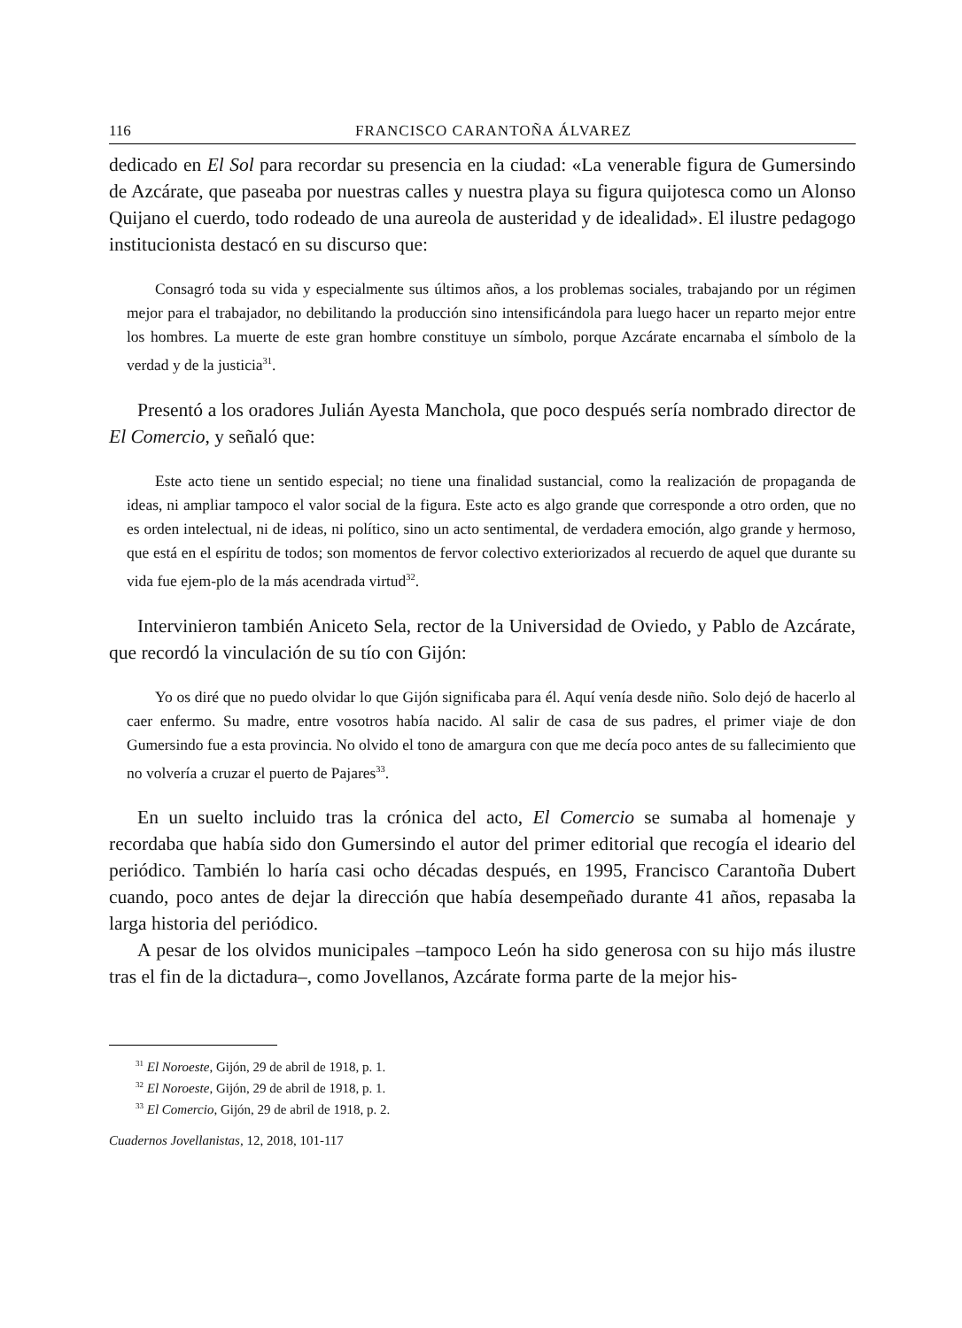116 FRANCISCO CARANTOÑA ÁLVAREZ
dedicado en El Sol para recordar su presencia en la ciudad: «La venerable figura de Gumersindo de Azcárate, que paseaba por nuestras calles y nuestra playa su figura quijotesca como un Alonso Quijano el cuerdo, todo rodeado de una aureola de austeridad y de idealidad». El ilustre pedagogo institucionista destacó en su discurso que:
Consagró toda su vida y especialmente sus últimos años, a los problemas sociales, trabajando por un régimen mejor para el trabajador, no debilitando la producción sino intensificándola para luego hacer un reparto mejor entre los hombres. La muerte de este gran hombre constituye un símbolo, porque Azcárate encarnaba el símbolo de la verdad y de la justicia<sup>31</sup>.
Presentó a los oradores Julián Ayesta Manchola, que poco después sería nombrado director de El Comercio, y señaló que:
Este acto tiene un sentido especial; no tiene una finalidad sustancial, como la realización de propaganda de ideas, ni ampliar tampoco el valor social de la figura. Este acto es algo grande que corresponde a otro orden, que no es orden intelectual, ni de ideas, ni político, sino un acto sentimental, de verdadera emoción, algo grande y hermoso, que está en el espíritu de todos; son momentos de fervor colectivo exteriorizados al recuerdo de aquel que durante su vida fue ejem-plo de la más acendrada virtud<sup>32</sup>.
Intervinieron también Aniceto Sela, rector de la Universidad de Oviedo, y Pablo de Azcárate, que recordó la vinculación de su tío con Gijón:
Yo os diré que no puedo olvidar lo que Gijón significaba para él. Aquí venía desde niño. Solo dejó de hacerlo al caer enfermo. Su madre, entre vosotros había nacido. Al salir de casa de sus padres, el primer viaje de don Gumersindo fue a esta provincia. No olvido el tono de amargura con que me decía poco antes de su fallecimiento que no volvería a cruzar el puerto de Pajares<sup>33</sup>.
En un suelto incluido tras la crónica del acto, El Comercio se sumaba al homenaje y recordaba que había sido don Gumersindo el autor del primer editorial que recogía el ideario del periódico. También lo haría casi ocho décadas después, en 1995, Francisco Carantoña Dubert cuando, poco antes de dejar la dirección que había desempeñado durante 41 años, repasaba la larga historia del periódico.
A pesar de los olvidos municipales –tampoco León ha sido generosa con su hijo más ilustre tras el fin de la dictadura–, como Jovellanos, Azcárate forma parte de la mejor his-
<sup>31</sup> El Noroeste, Gijón, 29 de abril de 1918, p. 1.
<sup>32</sup> El Noroeste, Gijón, 29 de abril de 1918, p. 1.
<sup>33</sup> El Comercio, Gijón, 29 de abril de 1918, p. 2.
Cuadernos Jovellanistas, 12, 2018, 101-117